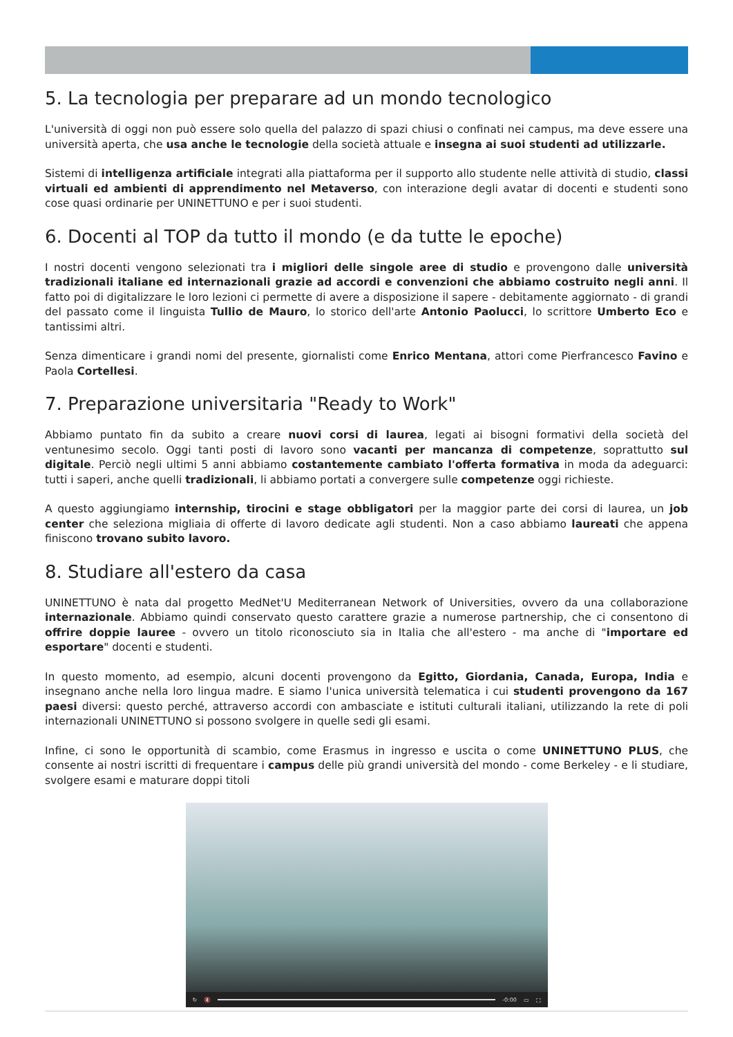5. La tecnologia per preparare ad un mondo tecnologico
L'università di oggi non può essere solo quella del palazzo di spazi chiusi o confinati nei campus, ma deve essere una università aperta, che usa anche le tecnologie della società attuale e insegna ai suoi studenti ad utilizzarle.
Sistemi di intelligenza artificiale integrati alla piattaforma per il supporto allo studente nelle attività di studio, classi virtuali ed ambienti di apprendimento nel Metaverso, con interazione degli avatar di docenti e studenti sono cose quasi ordinarie per UNINETTUNO e per i suoi studenti.
6. Docenti al TOP da tutto il mondo (e da tutte le epoche)
I nostri docenti vengono selezionati tra i migliori delle singole aree di studio e provengono dalle università tradizionali italiane ed internazionali grazie ad accordi e convenzioni che abbiamo costruito negli anni. Il fatto poi di digitalizzare le loro lezioni ci permette di avere a disposizione il sapere - debitamente aggiornato - di grandi del passato come il linguista Tullio de Mauro, lo storico dell'arte Antonio Paolucci, lo scrittore Umberto Eco e tantissimi altri.
Senza dimenticare i grandi nomi del presente, giornalisti come Enrico Mentana, attori come Pierfrancesco Favino e Paola Cortellesi.
7. Preparazione universitaria "Ready to Work"
Abbiamo puntato fin da subito a creare nuovi corsi di laurea, legati ai bisogni formativi della società del ventunesimo secolo. Oggi tanti posti di lavoro sono vacanti per mancanza di competenze, soprattutto sul digitale. Perciò negli ultimi 5 anni abbiamo costantemente cambiato l'offerta formativa in moda da adeguarci: tutti i saperi, anche quelli tradizionali, li abbiamo portati a convergere sulle competenze oggi richieste.
A questo aggiungiamo internship, tirocini e stage obbligatori per la maggior parte dei corsi di laurea, un job center che seleziona migliaia di offerte di lavoro dedicate agli studenti. Non a caso abbiamo laureati che appena finiscono trovano subito lavoro.
8. Studiare all'estero da casa
UNINETTUNO è nata dal progetto MedNet'U Mediterranean Network of Universities, ovvero da una collaborazione internazionale. Abbiamo quindi conservato questo carattere grazie a numerose partnership, che ci consentono di offrire doppie lauree - ovvero un titolo riconosciuto sia in Italia che all'estero - ma anche di "importare ed esportare" docenti e studenti.
In questo momento, ad esempio, alcuni docenti provengono da Egitto, Giordania, Canada, Europa, India e insegnano anche nella loro lingua madre. E siamo l'unica università telematica i cui studenti provengono da 167 paesi diversi: questo perché, attraverso accordi con ambasciate e istituti culturali italiani, utilizzando la rete di poli internazionali UNINETTUNO si possono svolgere in quelle sedi gli esami.
Infine, ci sono le opportunità di scambio, come Erasmus in ingresso e uscita o come UNINETTUNO PLUS, che consente ai nostri iscritti di frequentare i campus delle più grandi università del mondo - come Berkeley - e li studiare, svolgere esami e maturare doppi titoli
↻ 🔇 -0:00 ▭ ⛶